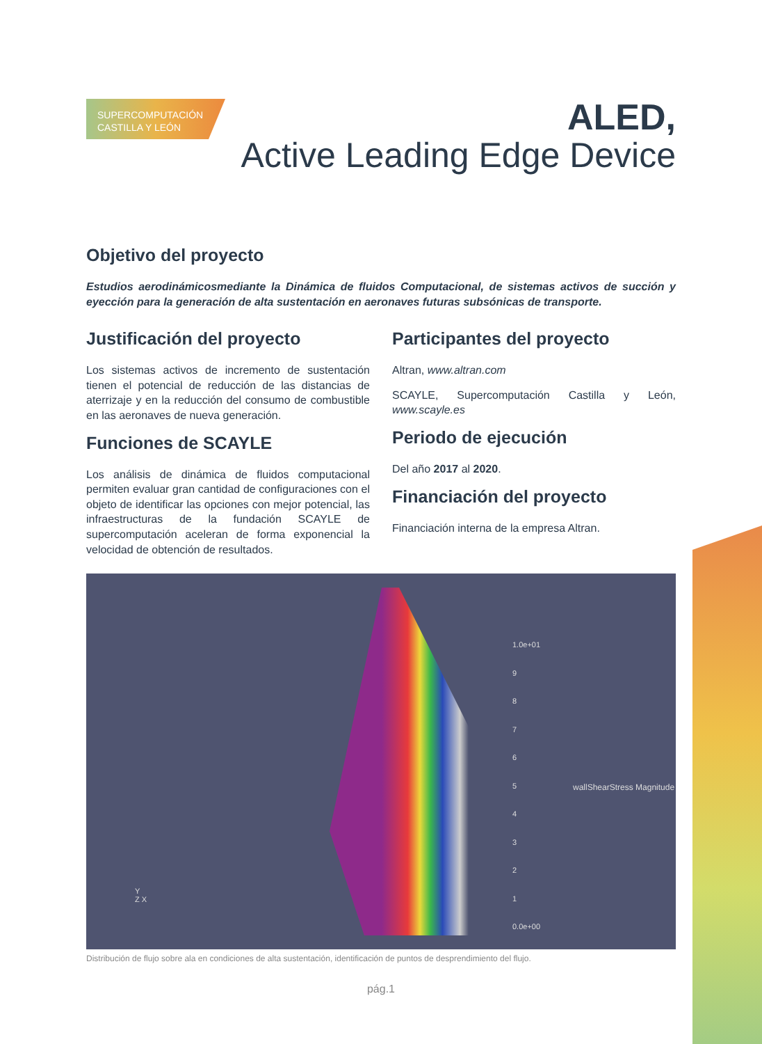SUPERCOMPUTACIÓN
CASTILLA Y LEÓN
ALED,
Active Leading Edge Device
Objetivo del proyecto
Estudios aerodinámicosmediante la Dinámica de fluidos Computacional, de sistemas activos de succión y eyección para la generación de alta sustentación en aeronaves futuras subsónicas de transporte.
Justificación del proyecto
Los sistemas activos de incremento de sustentación tienen el potencial de reducción de las distancias de aterrizaje y en la reducción del consumo de combustible en las aeronaves de nueva generación.
Funciones de SCAYLE
Los análisis de dinámica de fluidos computacional permiten evaluar gran cantidad de configuraciones con el objeto de identificar las opciones con mejor potencial, las infraestructuras de la fundación SCAYLE de supercomputación aceleran de forma exponencial la velocidad de obtención de resultados.
Participantes del proyecto
Altran, www.altran.com
SCAYLE, Supercomputación Castilla y León, www.scayle.es
Periodo de ejecución
Del año 2017 al 2020.
Financiación del proyecto
Financiación interna de la empresa Altran.
1.0e+01
9
8
7
6
5
4
3
2
1
0.0e+00
wallShearStress Magnitude
Y
Z X
Distribución de flujo sobre ala en condiciones de alta sustentación, identificación de puntos de desprendimiento del flujo.
pág.1